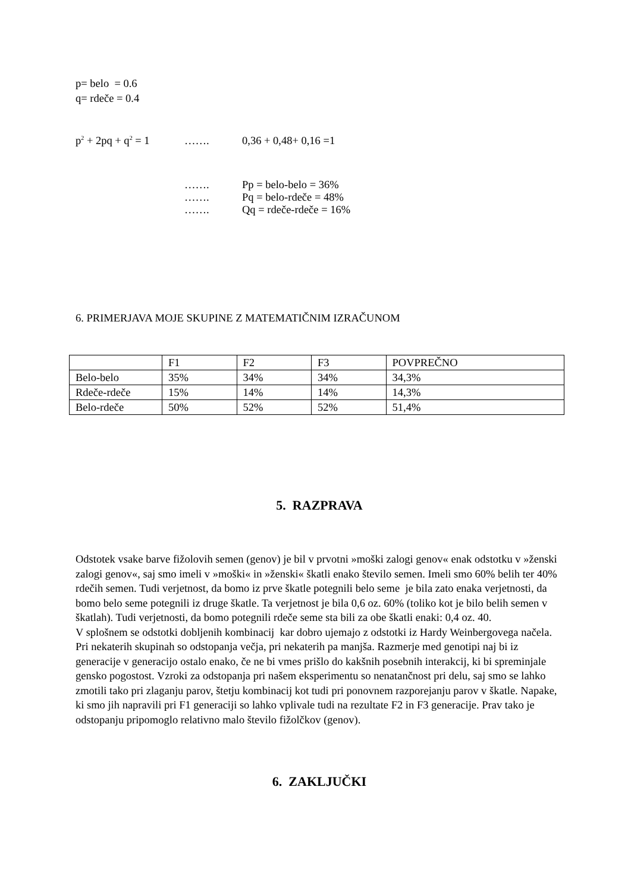p= belo = 0.6
q= rdeče = 0.4
p<sup>2</sup> + 2pq + q<sup>2</sup> = 1 ……. 0,36 + 0,48+ 0,16 =1
……. Pp = belo-belo = 36%
……. Pq = belo-rdeče = 48%
……. Qq = rdeče-rdeče = 16%
6. PRIMERJAVA MOJE SKUPINE Z MATEMATIČNIM IZRAČUNOM
| | F1 | F2 | F3 | POVPREČNO |
| Belo-belo | 35% | 34% | 34% | 34,3% |
| Rdeče-rdeče | 15% | 14% | 14% | 14,3% |
| Belo-rdeče | 50% | 52% | 52% | 51,4% |
5. RAZPRAVA
Odstotek vsake barve fižolovih semen (genov) je bil v prvotni »moški zalogi genov« enak odstotku v »ženski zalogi genov«, saj smo imeli v »moški« in »ženski« škatli enako število semen. Imeli smo 60% belih ter 40% rdečih semen. Tudi verjetnost, da bomo iz prve škatle potegnili belo seme je bila zato enaka verjetnosti, da bomo belo seme potegnili iz druge škatle. Ta verjetnost je bila 0,6 oz. 60% (toliko kot je bilo belih semen v škatlah). Tudi verjetnosti, da bomo potegnili rdeče seme sta bili za obe škatli enaki: 0,4 oz. 40.
V splošnem se odstotki dobljenih kombinacij kar dobro ujemajo z odstotki iz Hardy Weinbergovega načela. Pri nekaterih skupinah so odstopanja večja, pri nekaterih pa manjša. Razmerje med genotipi naj bi iz generacije v generacijo ostalo enako, če ne bi vmes prišlo do kakšnih posebnih interakcij, ki bi spreminjale gensko pogostost. Vzroki za odstopanja pri našem eksperimentu so nenatančnost pri delu, saj smo se lahko zmotili tako pri zlaganju parov, štetju kombinacij kot tudi pri ponovnem razporejanju parov v škatle. Napake, ki smo jih napravili pri F1 generaciji so lahko vplivale tudi na rezultate F2 in F3 generacije. Prav tako je odstopanju pripomoglo relativno malo število fižolčkov (genov).
6. ZAKLJUČKI